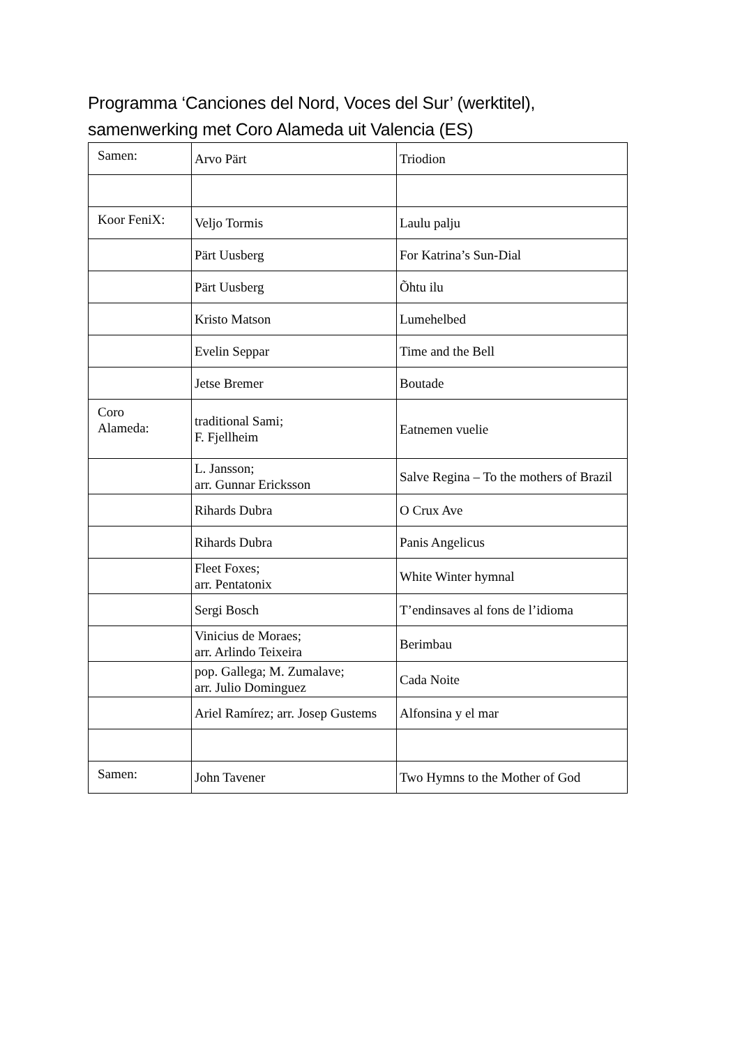Programma ‘Canciones del Nord, Voces del Sur’ (werktitel),
samenwerking met Coro Alameda uit Valencia (ES)
| Samen: | Arvo Pärt | Triodion |
| Koor FeniX: | Veljo Tormis | Laulu palju |
| | Pärt Uusberg | For Katrina’s Sun-Dial |
| | Pärt Uusberg | Õhtu ilu |
| | Kristo Matson | Lumehelbed |
| | Evelin Seppar | Time and the Bell |
| | Jetse Bremer | Boutade |
| Coro Alameda: | traditional Sami; F. Fjellheim | Eatnemen vuelie |
| | L. Jansson; arr. Gunnar Ericksson | Salve Regina – To the mothers of Brazil |
| | Rihards Dubra | O Crux Ave |
| | Rihards Dubra | Panis Angelicus |
| | Fleet Foxes; arr. Pentatonix | White Winter hymnal |
| | Sergi Bosch | T’endinsaves al fons de l’idioma |
| | Vinicius de Moraes; arr. Arlindo Teixeira | Berimbau |
| | pop. Gallega; M. Zumalave; arr. Julio Dominguez | Cada Noite |
| | Ariel Ramírez; arr. Josep Gustems | Alfonsina y el mar |
| Samen: | John Tavener | Two Hymns to the Mother of God |